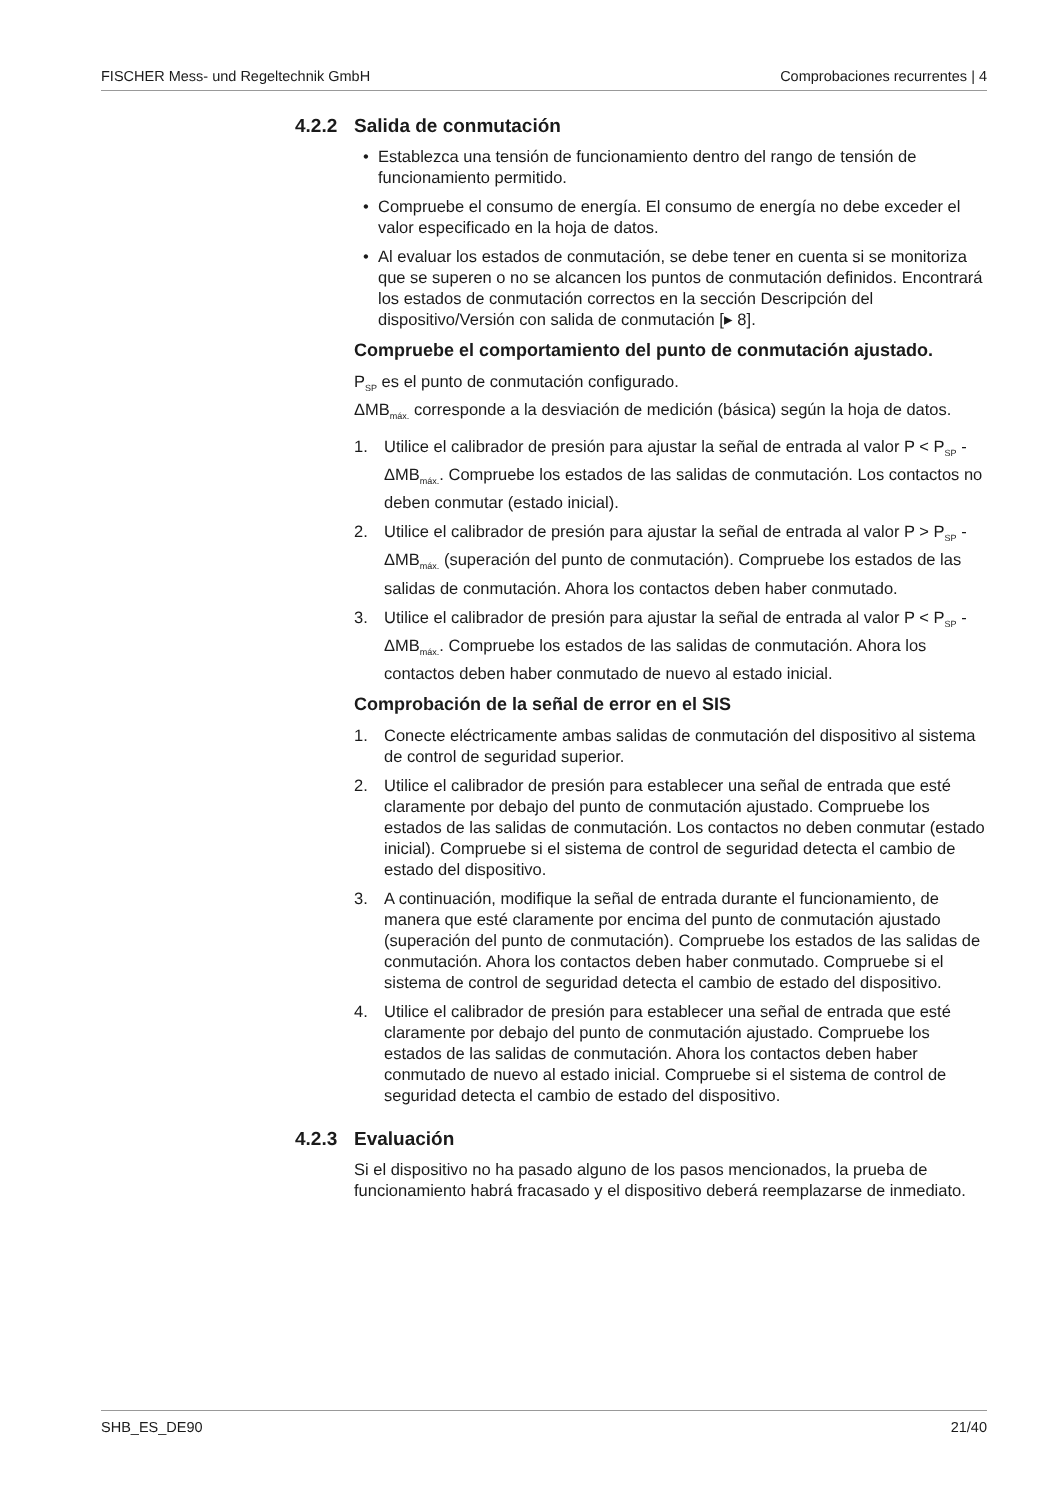FISCHER Mess- und Regeltechnik GmbH Comprobaciones recurrentes | 4
4.2.2 Salida de conmutación
• Establezca una tensión de funcionamiento dentro del rango de tensión de funcionamiento permitido.
• Compruebe el consumo de energía. El consumo de energía no debe exceder el valor especificado en la hoja de datos.
• Al evaluar los estados de conmutación, se debe tener en cuenta si se monitoriza que se superen o no se alcancen los puntos de conmutación definidos. Encontrará los estados de conmutación correctos en la sección Descripción del dispositivo/Versión con salida de conmutación [▸ 8].
Compruebe el comportamiento del punto de conmutación ajustado.
P<sub>SP</sub> es el punto de conmutación configurado.
ΔMB<sub>máx.</sub> corresponde a la desviación de medición (básica) según la hoja de datos.
1. Utilice el calibrador de presión para ajustar la señal de entrada al valor P < P<sub>SP</sub> - ΔMB<sub>máx.</sub>. Compruebe los estados de las salidas de conmutación. Los contactos no deben conmutar (estado inicial).
2. Utilice el calibrador de presión para ajustar la señal de entrada al valor P > P<sub>SP</sub> - ΔMB<sub>máx.</sub> (superación del punto de conmutación). Compruebe los estados de las salidas de conmutación. Ahora los contactos deben haber conmutado.
3. Utilice el calibrador de presión para ajustar la señal de entrada al valor P < P<sub>SP</sub> - ΔMB<sub>máx.</sub>. Compruebe los estados de las salidas de conmutación. Ahora los contactos deben haber conmutado de nuevo al estado inicial.
Comprobación de la señal de error en el SIS
1. Conecte eléctricamente ambas salidas de conmutación del dispositivo al sistema de control de seguridad superior.
2. Utilice el calibrador de presión para establecer una señal de entrada que esté claramente por debajo del punto de conmutación ajustado. Compruebe los estados de las salidas de conmutación. Los contactos no deben conmutar (estado inicial). Compruebe si el sistema de control de seguridad detecta el cambio de estado del dispositivo.
3. A continuación, modifique la señal de entrada durante el funcionamiento, de manera que esté claramente por encima del punto de conmutación ajustado (superación del punto de conmutación). Compruebe los estados de las salidas de conmutación. Ahora los contactos deben haber conmutado. Compruebe si el sistema de control de seguridad detecta el cambio de estado del dispositivo.
4. Utilice el calibrador de presión para establecer una señal de entrada que esté claramente por debajo del punto de conmutación ajustado. Compruebe los estados de las salidas de conmutación. Ahora los contactos deben haber conmutado de nuevo al estado inicial. Compruebe si el sistema de control de seguridad detecta el cambio de estado del dispositivo.
4.2.3 Evaluación
Si el dispositivo no ha pasado alguno de los pasos mencionados, la prueba de funcionamiento habrá fracasado y el dispositivo deberá reemplazarse de inmediato.
SHB_ES_DE90 21/40